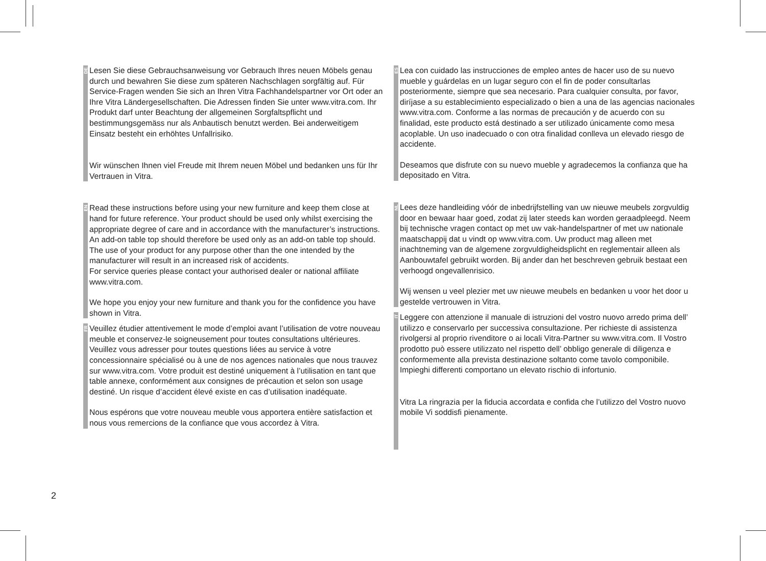DE
Lesen Sie diese Gebrauchsanweisung vor Gebrauch Ihres neuen Möbels genau durch und bewahren Sie diese zum späteren Nachschlagen sorgfältig auf. Für Service-Fragen wenden Sie sich an Ihren Vitra Fachhandelspartner vor Ort oder an Ihre Vitra Ländergesellschaften. Die Adressen finden Sie unter www.vitra.com. Ihr Produkt darf unter Beachtung der allgemeinen Sorgfaltspflicht und bestimmungsgemäss nur als Anbautisch benutzt werden. Bei anderweitigem Einsatz besteht ein erhöhtes Unfallrisiko.
Wir wünschen Ihnen viel Freude mit Ihrem neuen Möbel und bedanken uns für Ihr Vertrauen in Vitra.
EN
Read these instructions before using your new furniture and keep them close at hand for future reference. Your product should be used only whilst exercising the appropriate degree of care and in accordance with the manufacturer’s instructions. An add-on table top should therefore be used only as an add-on table top should. The use of your product for any purpose other than the one intended by the manufacturer will result in an increased risk of accidents.
For service queries please contact your authorised dealer or national affiliate www.vitra.com.
We hope you enjoy your new furniture and thank you for the confidence you have shown in Vitra.
FR
Veuillez étudier attentivement le mode d’emploi avant l’utilisation de votre nouveau meuble et conservez-le soigneusement pour toutes consultations ultérieures. Veuillez vous adresser pour toutes questions liées au service à votre concessionnaire spécialisé ou à une de nos agences nationales que nous trauvez sur www.vitra.com. Votre produit est destiné uniquement à l’utilisation en tant que table annexe, conformément aux consignes de précaution et selon son usage destiné. Un risque d’accident élevé existe en cas d’utilisation inadéquate.
Nous espérons que votre nouveau meuble vous apportera entière satisfaction et nous vous remercions de la confiance que vous accordez à Vitra.
ES
Lea con cuidado las instrucciones de empleo antes de hacer uso de su nuevo mueble y guárdelas en un lugar seguro con el fin de poder consultarlas posteriormente, siempre que sea necesario. Para cualquier consulta, por favor, diríjase a su establecimiento especializado o bien a una de las agencias nacionales www.vitra.com. Conforme a las normas de precaución y de acuerdo con su finalidad, este producto está destinado a ser utilizado únicamente como mesa acoplable. Un uso inadecuado o con otra finalidad conlleva un elevado riesgo de accidente.
Deseamos que disfrute con su nuevo mueble y agradecemos la confianza que ha depositado en Vitra.
NL
Lees deze handleiding vóór de inbedrijfstelling van uw nieuwe meubels zorgvuldig door en bewaar haar goed, zodat zij later steeds kan worden geraadpleegd. Neem bij technische vragen contact op met uw vak-handelspartner of met uw nationale maatschappij dat u vindt op www.vitra.com. Uw product mag alleen met inachtneming van de algemene zorgvuldigheidsplicht en reglementair alleen als Aanbouwtafel gebruikt worden. Bij ander dan het beschreven gebruik bestaat een verhoogd ongevallenrisico.
Wij wensen u veel plezier met uw nieuwe meubels en bedanken u voor het door u gestelde vertrouwen in Vitra.
IT
Leggere con attenzione il manuale di istruzioni del vostro nuovo arredo prima dell’ utilizzo e conservarlo per successiva consultazione. Per richieste di assistenza rivolgersi al proprio rivenditore o ai locali Vitra-Partner su www.vitra.com. Il Vostro prodotto può essere utilizzato nel rispetto dell’ obbligo generale di diligenza e conformemente alla prevista destinazione soltanto come tavolo componibile. Impieghi differenti comportano un elevato rischio di infortunio.
Vitra La ringrazia per la fiducia accordata e confida che l’utilizzo del Vostro nuovo mobile Vi soddisfi pienamente.
2